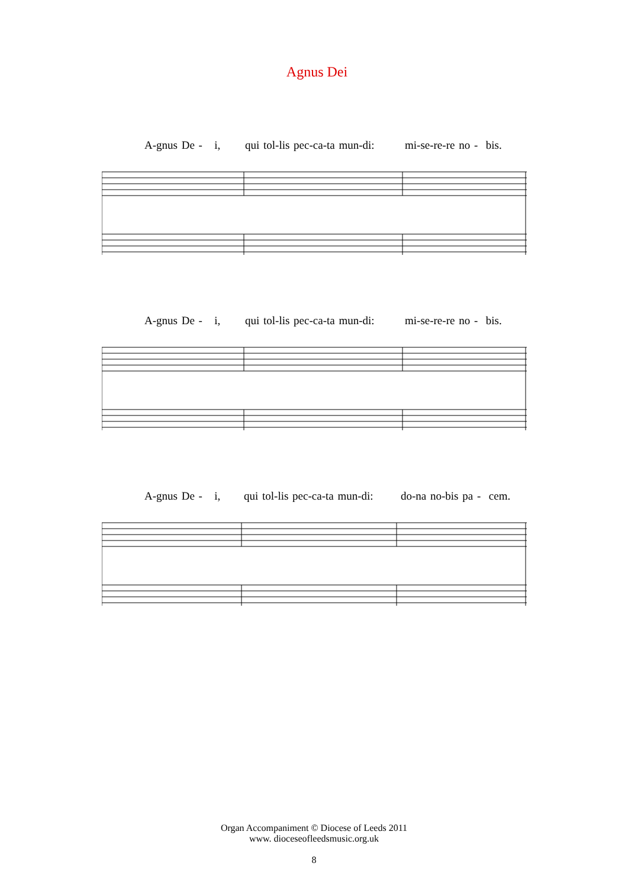Agnus Dei
A-gnus De - i, qui tol-lis pec-ca-ta mun-di: mi-se-re-re no - bis.
A-gnus De - i, qui tol-lis pec-ca-ta mun-di: mi-se-re-re no - bis.
A-gnus De - i, qui tol-lis pec-ca-ta mun-di: do-na no-bis pa - cem.
Organ Accompaniment © Diocese of Leeds 2011
www. dioceseofleedsmusic.org.uk
8